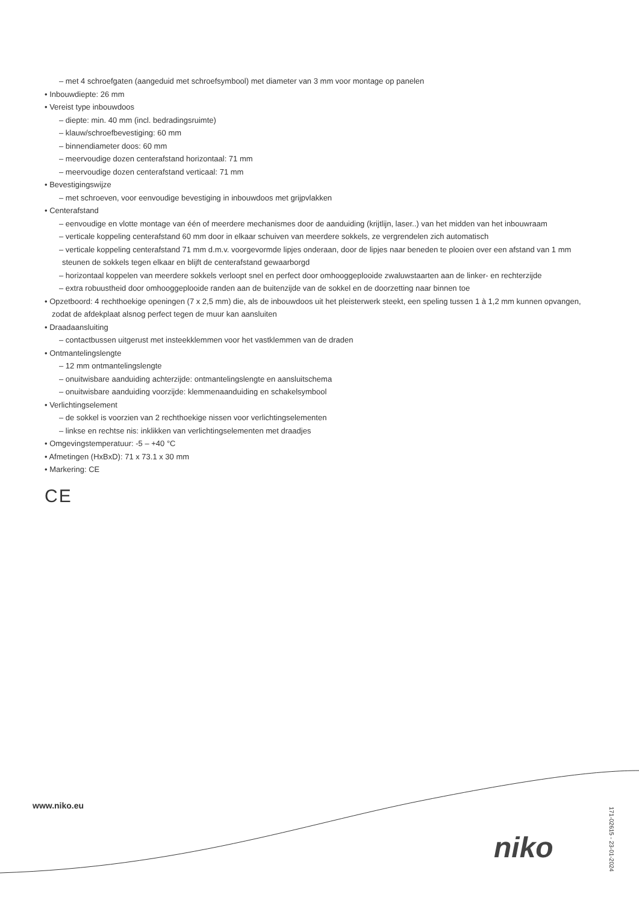– met 4 schroefgaten (aangeduid met schroefsymbool) met diameter van 3 mm voor montage op panelen
• Inbouwdiepte: 26 mm
• Vereist type inbouwdoos
– diepte: min. 40 mm (incl. bedradingsruimte)
– klauw/schroefbevestiging: 60 mm
– binnendiameter doos: 60 mm
– meervoudige dozen centerafstand horizontaal: 71 mm
– meervoudige dozen centerafstand verticaal: 71 mm
• Bevestigingswijze
– met schroeven, voor eenvoudige bevestiging in inbouwdoos met grijpvlakken
• Centerafstand
– eenvoudige en vlotte montage van één of meerdere mechanismes door de aanduiding (krijtlijn, laser..) van het midden van het inbouwraam
– verticale koppeling centerafstand 60 mm door in elkaar schuiven van meerdere sokkels, ze vergrendelen zich automatisch
– verticale koppeling centerafstand 71 mm d.m.v. voorgevormde lipjes onderaan, door de lipjes naar beneden te plooien over een afstand van 1 mm steunen de sokkels tegen elkaar en blijft de centerafstand gewaarborgd
– horizontaal koppelen van meerdere sokkels verloopt snel en perfect door omhooggeplooide zwaluwstaarten aan de linker- en rechterzijde
– extra robuustheid door omhooggeplooide randen aan de buitenzijde van de sokkel en de doorzetting naar binnen toe
• Opzetboord: 4 rechthoekige openingen (7 x 2,5 mm) die, als de inbouwdoos uit het pleisterwerk steekt, een speling tussen 1 à 1,2 mm kunnen opvangen, zodat de afdekplaat alsnog perfect tegen de muur kan aansluiten
• Draadaansluiting
– contactbussen uitgerust met insteekklemmen voor het vastklemmen van de draden
• Ontmantelingslengte
– 12 mm ontmantelingslengte
– onuitwisbare aanduiding achterzijde: ontmantelingslengte en aansluitschema
– onuitwisbare aanduiding voorzijde: klemmenaanduiding en schakelsymbool
• Verlichtingselement
– de sokkel is voorzien van 2 rechthoekige nissen voor verlichtingselementen
– linkse en rechtse nis: inklikken van verlichtingselementen met draadjes
• Omgevingstemperatuur: -5 – +40 °C
• Afmetingen (HxBxD): 71 x 73.1 x 30 mm
• Markering: CE
CE
www.niko.eu
niko
171-02615 - 23-01-2024